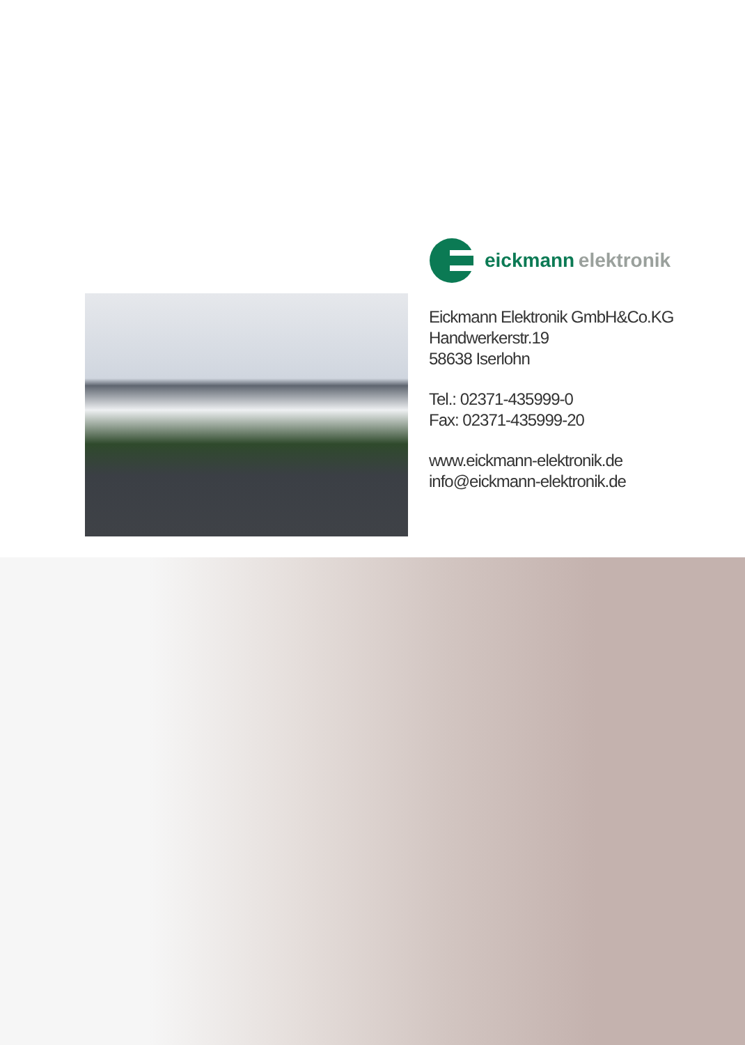eickmann elektronik
Eickmann Elektronik GmbH&Co.KG
Handwerkerstr.19
58638 Iserlohn
Tel.: 02371-435999-0
Fax: 02371-435999-20
www.eickmann-elektronik.de
info@eickmann-elektronik.de